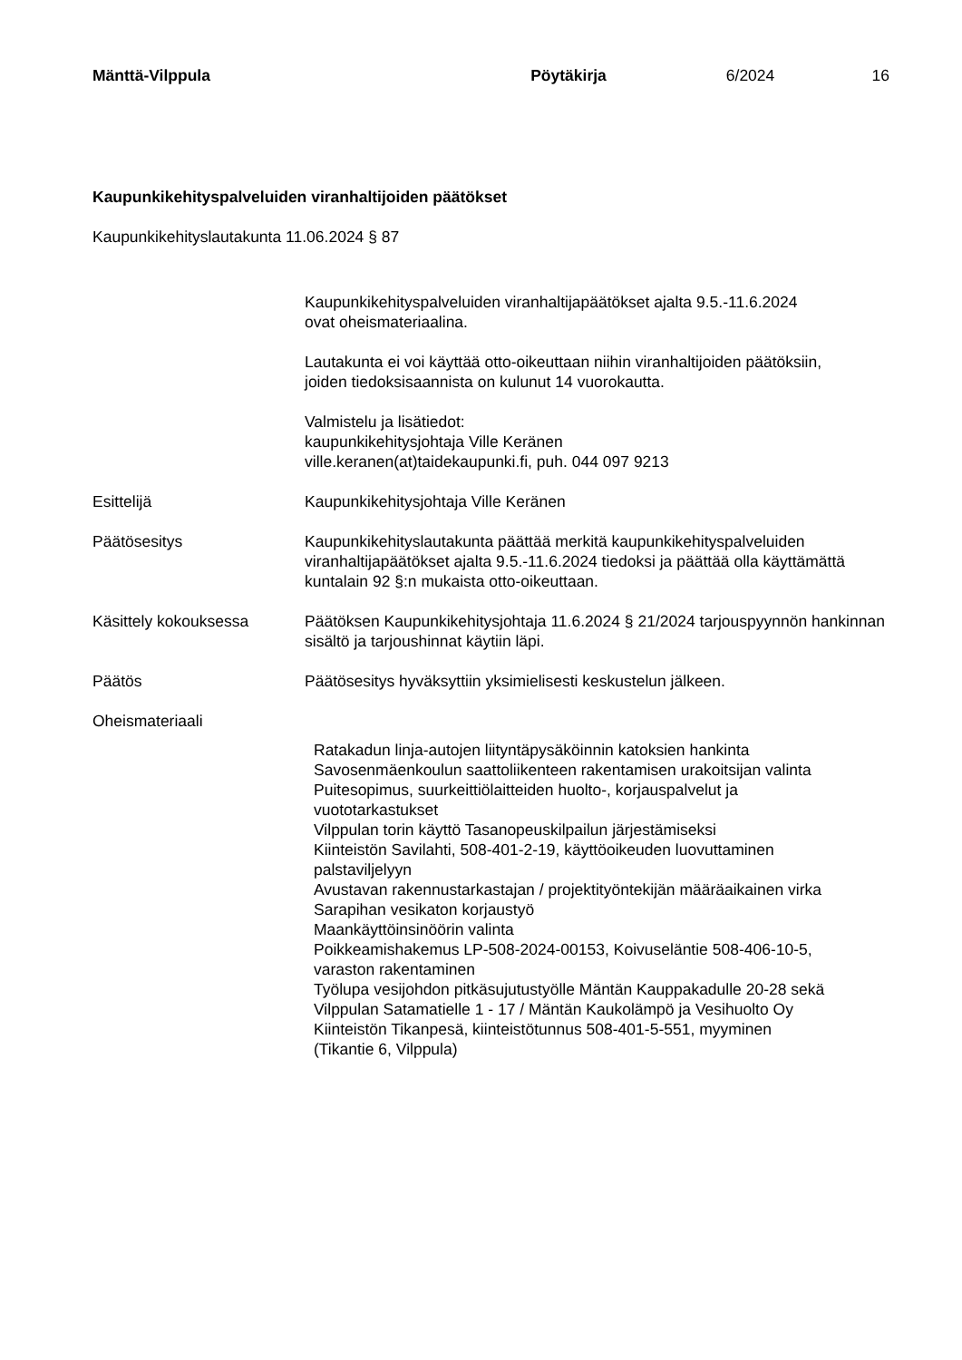Mänttä-Vilppula Pöytäkirja 6/2024 16
Kaupunkikehityspalveluiden viranhaltijoiden päätökset
Kaupunkikehityslautakunta 11.06.2024 § 87
Kaupunkikehityspalveluiden viranhaltijapäätökset ajalta 9.5.-11.6.2024
ovat oheismateriaalina.
Lautakunta ei voi käyttää otto-oikeuttaan niihin viranhaltijoiden päätöksiin,
joiden tiedoksisaannista on kulunut 14 vuorokautta.
Valmistelu ja lisätiedot:
kaupunkikehitysjohtaja Ville Keränen
ville.keranen(at)taidekaupunki.fi, puh. 044 097 9213
Esittelijä Kaupunkikehitysjohtaja Ville Keränen
Päätösesitys Kaupunkikehityslautakunta päättää merkitä kaupunkikehityspalveluiden viranhaltijapäätökset ajalta 9.5.-11.6.2024 tiedoksi ja päättää olla käyttämättä kuntalain 92 §:n mukaista otto-oikeuttaan.
Käsittely kokouksessa Päätöksen Kaupunkikehitysjohtaja 11.6.2024 § 21/2024 tarjouspyynnön hankinnan sisältö ja tarjoushinnat käytiin läpi.
Päätös Päätösesitys hyväksyttiin yksimielisesti keskustelun jälkeen.
Oheismateriaali
Ratakadun linja-autojen liityntäpysäköinnin katoksien hankinta
Savosenmäenkoulun saattoliikenteen rakentamisen urakoitsijan valinta
Puitesopimus, suurkeittiölaitteiden huolto-, korjauspalvelut ja
vuototarkastukset
Vilppulan torin käyttö Tasanopeuskilpailun järjestämiseksi
Kiinteistön Savilahti, 508-401-2-19, käyttöoikeuden luovuttaminen
palstaviljelyyn
Avustavan rakennustarkastajan / projektityöntekijän määräaikainen virka
Sarapihan vesikaton korjaustyö
Maankäyttöinsinöörin valinta
Poikkeamishakemus LP-508-2024-00153, Koivuseläntie 508-406-10-5,
varaston rakentaminen
Työlupa vesijohdon pitkäsujutustyölle Mäntän Kauppakadulle 20-28 sekä
Vilppulan Satamatielle 1 - 17 / Mäntän Kaukolämpö ja Vesihuolto Oy
Kiinteistön Tikanpesä, kiinteistötunnus 508-401-5-551, myyminen
(Tikantie 6, Vilppula)